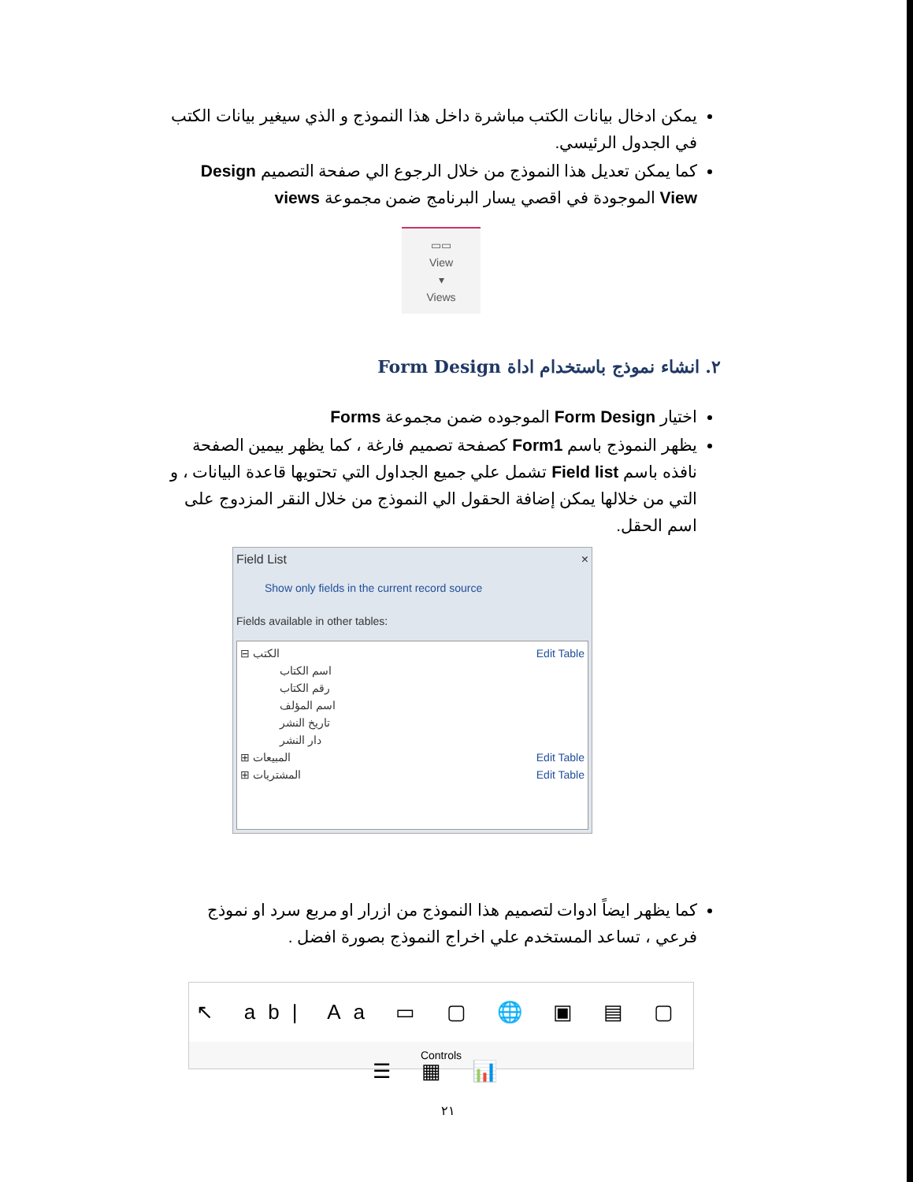يمكن ادخال بيانات الكتب مباشرة داخل هذا النموذج و الذي سيغير بيانات الكتب في الجدول الرئيسي.
كما يمكن تعديل هذا النموذج من خلال الرجوع الي صفحة التصميم Design View الموجودة في اقصي يسار البرنامج ضمن مجموعة views
▭▭
View
▾
Views
٢. انشاء نموذج باستخدام اداة Form Design
اختيار Form Design الموجوده ضمن مجموعة Forms
يظهر النموذج باسم Form1 كصفحة تصميم فارغة ، كما يظهر بيمين الصفحة نافذه باسم Field list تشمل علي جميع الجداول التي تحتويها قاعدة البيانات ، و التي من خلالها يمكن إضافة الحقول الي النموذج من خلال النقر المزدوج على اسم الحقل.
Field List ×
Show only fields in the current record source
Fields available in other tables:
⊟ الكتب Edit Table
اسم الكتاب
رقم الكتاب
اسم المؤلف
تاريخ النشر
دار النشر
⊞ المبيعات Edit Table
⊞ المشتريات Edit Table
كما يظهر ايضاً ادوات لتصميم هذا النموذج من ازرار او مربع سرد او نموذج فرعي ، تساعد المستخدم علي اخراج النموذج بصورة افضل .
↖ ab| Aa ▭ ▢ 🌐 ▣ ▤ ▢ ☰ ▦ 📊
Controls
٢١